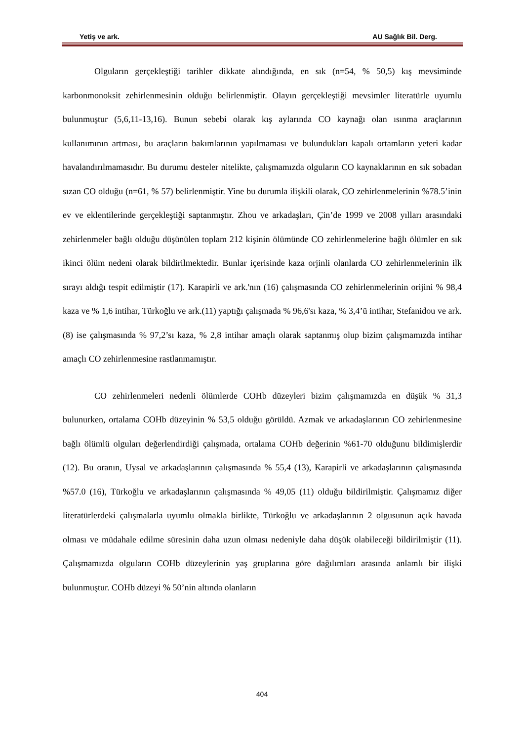Yetiş ve ark. AU Sağlık Bil. Derg.
Olguların gerçekleştiği tarihler dikkate alındığında, en sık (n=54, % 50,5) kış mevsiminde karbonmonoksit zehirlenmesinin olduğu belirlenmiştir. Olayın gerçekleştiği mevsimler literatürle uyumlu bulunmuştur (5,6,11-13,16). Bunun sebebi olarak kış aylarında CO kaynağı olan ısınma araçlarının kullanımının artması, bu araçların bakımlarının yapılmaması ve bulundukları kapalı ortamların yeteri kadar havalandırılmamasıdır. Bu durumu desteler nitelikte, çalışmamızda olguların CO kaynaklarının en sık sobadan sızan CO olduğu (n=61, % 57) belirlenmiştir. Yine bu durumla ilişkili olarak, CO zehirlenmelerinin %78.5’inin ev ve eklentilerinde gerçekleştiği saptanmıştır. Zhou ve arkadaşları, Çin’de 1999 ve 2008 yılları arasındaki zehirlenmeler bağlı olduğu düşünülen toplam 212 kişinin ölümünde CO zehirlenmelerine bağlı ölümler en sık ikinci ölüm nedeni olarak bildirilmektedir. Bunlar içerisinde kaza orjinli olanlarda CO zehirlenmelerinin ilk sırayı aldığı tespit edilmiştir (17). Karapirli ve ark.'nın (16) çalışmasında CO zehirlenmelerinin orijini % 98,4 kaza ve % 1,6 intihar, Türkoğlu ve ark.(11) yaptığı çalışmada % 96,6'sı kaza, % 3,4’ü intihar, Stefanidou ve ark. (8) ise çalışmasında % 97,2’sı kaza, % 2,8 intihar amaçlı olarak saptanmış olup bizim çalışmamızda intihar amaçlı CO zehirlenmesine rastlanmamıştır.
CO zehirlenmeleri nedenli ölümlerde COHb düzeyleri bizim çalışmamızda en düşük % 31,3 bulunurken, ortalama COHb düzeyinin % 53,5 olduğu görüldü. Azmak ve arkadaşlarının CO zehirlenmesine bağlı ölümlü olguları değerlendirdiği çalışmada, ortalama COHb değerinin %61-70 olduğunu bildimişlerdir (12). Bu oranın, Uysal ve arkadaşlarının çalışmasında % 55,4 (13), Karapirli ve arkadaşlarının çalışmasında %57.0 (16), Türkoğlu ve arkadaşlarının çalışmasında % 49,05 (11) olduğu bildirilmiştir. Çalışmamız diğer literatürlerdeki çalışmalarla uyumlu olmakla birlikte, Türkoğlu ve arkadaşlarının 2 olgusunun açık havada olması ve müdahale edilme süresinin daha uzun olması nedeniyle daha düşük olabileceği bildirilmiştir (11). Çalışmamızda olguların COHb düzeylerinin yaş gruplarına göre dağılımları arasında anlamlı bir ilişki bulunmuştur. COHb düzeyi % 50’nin altında olanların
404